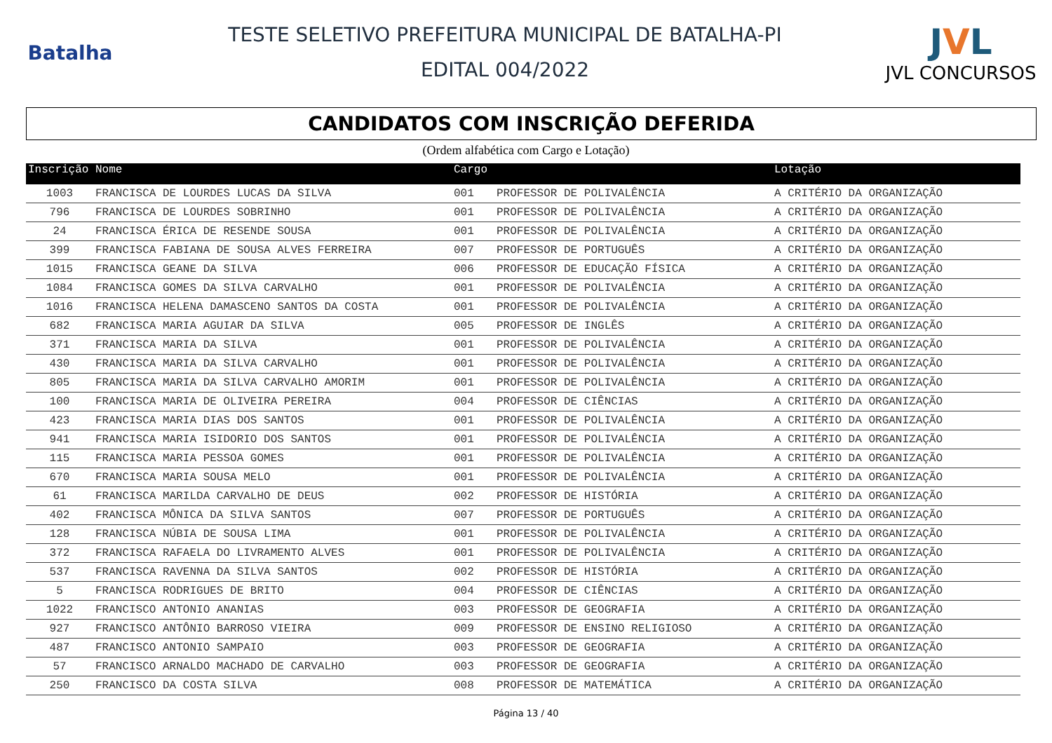Batalha
TESTE SELETIVO PREFEITURA MUNICIPAL DE BATALHA-PI
EDITAL 004/2022
JVL
JVL CONCURSOS
CANDIDATOS COM INSCRIÇÃO DEFERIDA
(Ordem alfabética com Cargo e Lotação)
| Inscrição | Nome | Cargo | | Lotação |
| --- | --- | --- | --- | --- |
| 1003 | FRANCISCA DE LOURDES LUCAS DA SILVA | 001 | PROFESSOR DE POLIVALÊNCIA | A CRITÉRIO DA ORGANIZAÇÃO |
| 796 | FRANCISCA DE LOURDES SOBRINHO | 001 | PROFESSOR DE POLIVALÊNCIA | A CRITÉRIO DA ORGANIZAÇÃO |
| 24 | FRANCISCA ÉRICA DE RESENDE SOUSA | 001 | PROFESSOR DE POLIVALÊNCIA | A CRITÉRIO DA ORGANIZAÇÃO |
| 399 | FRANCISCA FABIANA DE SOUSA ALVES FERREIRA | 007 | PROFESSOR DE PORTUGUÊS | A CRITÉRIO DA ORGANIZAÇÃO |
| 1015 | FRANCISCA GEANE DA SILVA | 006 | PROFESSOR DE EDUCAÇÃO FÍSICA | A CRITÉRIO DA ORGANIZAÇÃO |
| 1084 | FRANCISCA GOMES DA SILVA CARVALHO | 001 | PROFESSOR DE POLIVALÊNCIA | A CRITÉRIO DA ORGANIZAÇÃO |
| 1016 | FRANCISCA HELENA DAMASCENO SANTOS DA COSTA | 001 | PROFESSOR DE POLIVALÊNCIA | A CRITÉRIO DA ORGANIZAÇÃO |
| 682 | FRANCISCA MARIA AGUIAR DA SILVA | 005 | PROFESSOR DE INGLÊS | A CRITÉRIO DA ORGANIZAÇÃO |
| 371 | FRANCISCA MARIA DA SILVA | 001 | PROFESSOR DE POLIVALÊNCIA | A CRITÉRIO DA ORGANIZAÇÃO |
| 430 | FRANCISCA MARIA DA SILVA CARVALHO | 001 | PROFESSOR DE POLIVALÊNCIA | A CRITÉRIO DA ORGANIZAÇÃO |
| 805 | FRANCISCA MARIA DA SILVA CARVALHO AMORIM | 001 | PROFESSOR DE POLIVALÊNCIA | A CRITÉRIO DA ORGANIZAÇÃO |
| 100 | FRANCISCA MARIA DE OLIVEIRA PEREIRA | 004 | PROFESSOR DE CIÊNCIAS | A CRITÉRIO DA ORGANIZAÇÃO |
| 423 | FRANCISCA MARIA DIAS DOS SANTOS | 001 | PROFESSOR DE POLIVALÊNCIA | A CRITÉRIO DA ORGANIZAÇÃO |
| 941 | FRANCISCA MARIA ISIDORIO DOS SANTOS | 001 | PROFESSOR DE POLIVALÊNCIA | A CRITÉRIO DA ORGANIZAÇÃO |
| 115 | FRANCISCA MARIA PESSOA GOMES | 001 | PROFESSOR DE POLIVALÊNCIA | A CRITÉRIO DA ORGANIZAÇÃO |
| 670 | FRANCISCA MARIA SOUSA MELO | 001 | PROFESSOR DE POLIVALÊNCIA | A CRITÉRIO DA ORGANIZAÇÃO |
| 61 | FRANCISCA MARILDA CARVALHO DE DEUS | 002 | PROFESSOR DE HISTÓRIA | A CRITÉRIO DA ORGANIZAÇÃO |
| 402 | FRANCISCA MÔNICA DA SILVA SANTOS | 007 | PROFESSOR DE PORTUGUÊS | A CRITÉRIO DA ORGANIZAÇÃO |
| 128 | FRANCISCA NÚBIA DE SOUSA LIMA | 001 | PROFESSOR DE POLIVALÊNCIA | A CRITÉRIO DA ORGANIZAÇÃO |
| 372 | FRANCISCA RAFAELA DO LIVRAMENTO ALVES | 001 | PROFESSOR DE POLIVALÊNCIA | A CRITÉRIO DA ORGANIZAÇÃO |
| 537 | FRANCISCA RAVENNA DA SILVA SANTOS | 002 | PROFESSOR DE HISTÓRIA | A CRITÉRIO DA ORGANIZAÇÃO |
| 5 | FRANCISCA RODRIGUES DE BRITO | 004 | PROFESSOR DE CIÊNCIAS | A CRITÉRIO DA ORGANIZAÇÃO |
| 1022 | FRANCISCO ANTONIO ANANIAS | 003 | PROFESSOR DE GEOGRAFIA | A CRITÉRIO DA ORGANIZAÇÃO |
| 927 | FRANCISCO ANTÔNIO BARROSO VIEIRA | 009 | PROFESSOR DE ENSINO RELIGIOSO | A CRITÉRIO DA ORGANIZAÇÃO |
| 487 | FRANCISCO ANTONIO SAMPAIO | 003 | PROFESSOR DE GEOGRAFIA | A CRITÉRIO DA ORGANIZAÇÃO |
| 57 | FRANCISCO ARNALDO MACHADO DE CARVALHO | 003 | PROFESSOR DE GEOGRAFIA | A CRITÉRIO DA ORGANIZAÇÃO |
| 250 | FRANCISCO DA COSTA SILVA | 008 | PROFESSOR DE MATEMÁTICA | A CRITÉRIO DA ORGANIZAÇÃO |
Página 13 / 40